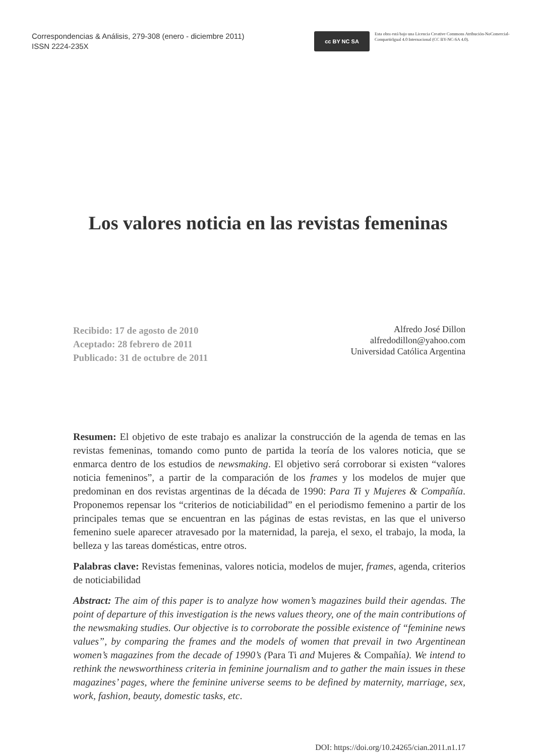Correspondencias & Análisis, 279-308 (enero - diciembre 2011)
ISSN 2224-235X
cc BY NC SA
Esta obra está bajo una Licencia Creative Commons Atribución-NoComercial-CompartirIgual 4.0 Internacional (CC BY-NC-SA 4.0).
Los valores noticia en las revistas femeninas
Recibido: 17 de agosto de 2010
Aceptado: 28 febrero de 2011
Publicado: 31 de octubre de 2011
Alfredo José Dillon
alfredodillon@yahoo.com
Universidad Católica Argentina
Resumen: El objetivo de este trabajo es analizar la construcción de la agenda de temas en las revistas femeninas, tomando como punto de partida la teoría de los valores noticia, que se enmarca dentro de los estudios de newsmaking. El objetivo será corroborar si existen “valores noticia femeninos”, a partir de la comparación de los frames y los modelos de mujer que predominan en dos revistas argentinas de la década de 1990: Para Ti y Mujeres & Compañía. Proponemos repensar los “criterios de noticiabilidad” en el periodismo femenino a partir de los principales temas que se encuentran en las páginas de estas revistas, en las que el universo femenino suele aparecer atravesado por la maternidad, la pareja, el sexo, el trabajo, la moda, la belleza y las tareas domésticas, entre otros.
Palabras clave: Revistas femeninas, valores noticia, modelos de mujer, frames, agenda, criterios de noticiabilidad
Abstract: The aim of this paper is to analyze how women’s magazines build their agendas. The point of departure of this investigation is the news values theory, one of the main contributions of the newsmaking studies. Our objective is to corroborate the possible existence of “feminine news values”, by comparing the frames and the models of women that prevail in two Argentinean women’s magazines from the decade of 1990’s (Para Ti and Mujeres & Compañía). We intend to rethink the newsworthiness criteria in feminine journalism and to gather the main issues in these magazines’ pages, where the feminine universe seems to be defined by maternity, marriage, sex, work, fashion, beauty, domestic tasks, etc.
DOI: https://doi.org/10.24265/cian.2011.n1.17